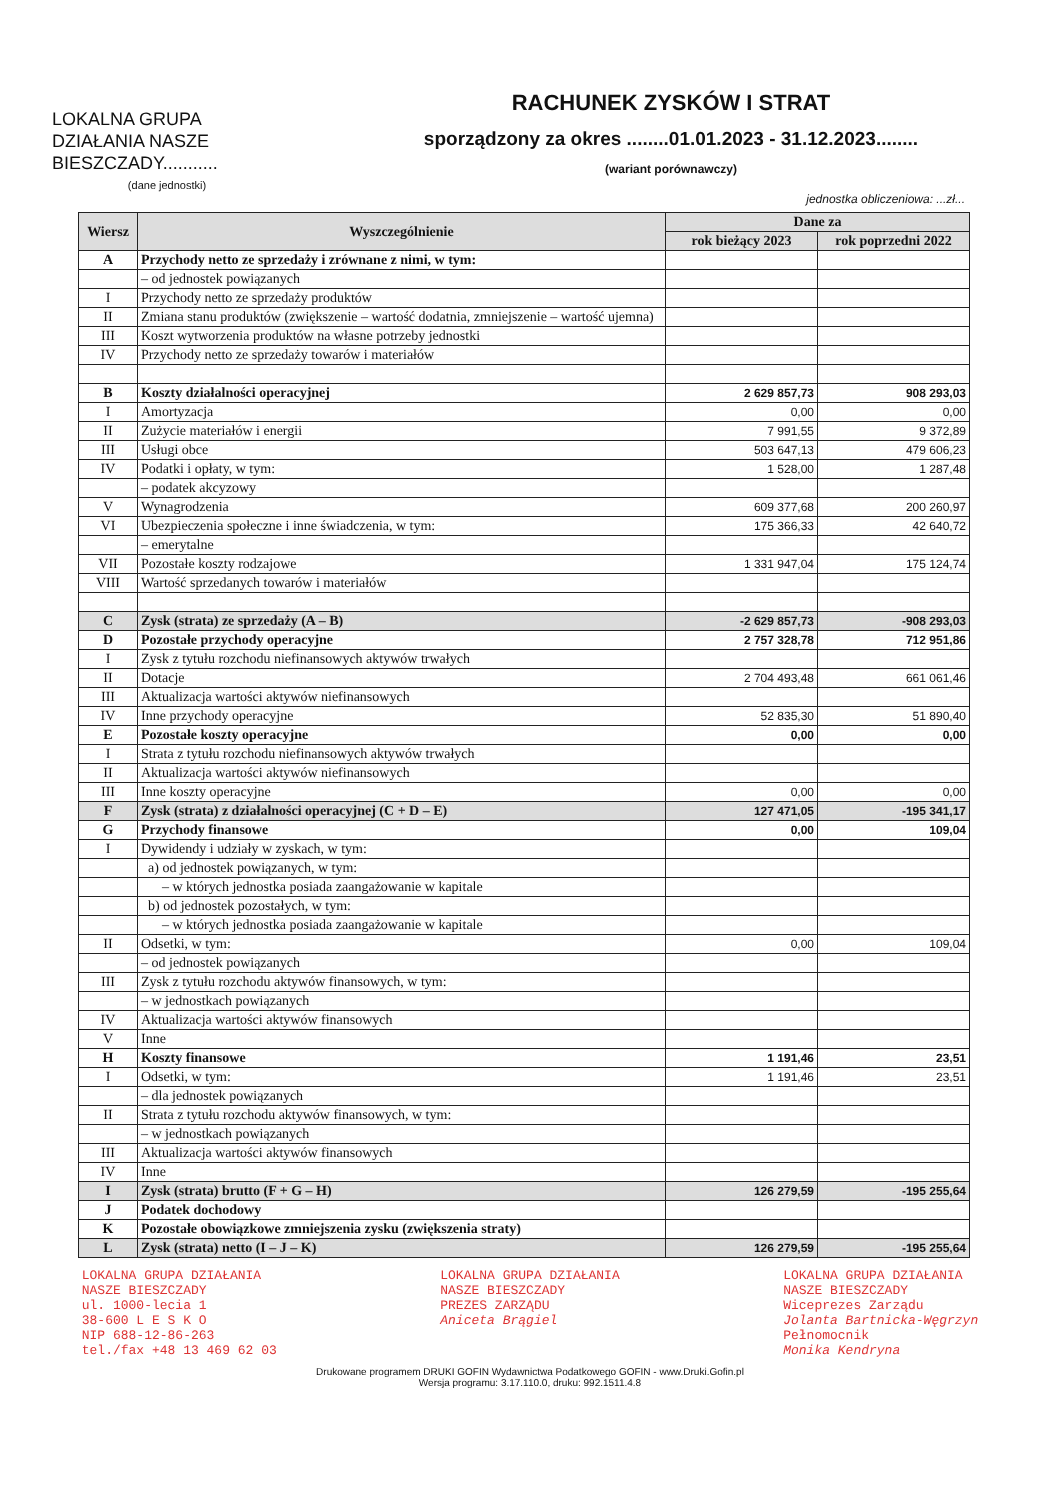LOKALNA GRUPA DZIAŁANIA NASZE BIESZCZADY...........
(dane jednostki)
RACHUNEK ZYSKÓW I STRAT
sporządzony za okres ........01.01.2023 - 31.12.2023........
(wariant porównawczy)
jednostka obliczeniowa: ...zł...
| Wiersz | Wyszczególnienie | Dane za | |
| --- | --- | --- | --- |
| | | rok bieżący 2023 | rok poprzedni 2022 |
| A | Przychody netto ze sprzedaży i zrównane z nimi, w tym: | | |
| | – od jednostek powiązanych | | |
| I | Przychody netto ze sprzedaży produktów | | |
| II | Zmiana stanu produktów (zwiększenie – wartość dodatnia, zmniejszenie – wartość ujemna) | | |
| III | Koszt wytworzenia produktów na własne potrzeby jednostki | | |
| IV | Przychody netto ze sprzedaży towarów i materiałów | | |
| B | Koszty działalności operacyjnej | 2 629 857,73 | 908 293,03 |
| I | Amortyzacja | 0,00 | 0,00 |
| II | Zużycie materiałów i energii | 7 991,55 | 9 372,89 |
| III | Usługi obce | 503 647,13 | 479 606,23 |
| IV | Podatki i opłaty, w tym: | 1 528,00 | 1 287,48 |
| | – podatek akcyzowy | | |
| V | Wynagrodzenia | 609 377,68 | 200 260,97 |
| VI | Ubezpieczenia społeczne i inne świadczenia, w tym: | 175 366,33 | 42 640,72 |
| | – emerytalne | | |
| VII | Pozostałe koszty rodzajowe | 1 331 947,04 | 175 124,74 |
| VIII | Wartość sprzedanych towarów i materiałów | | |
| C | Zysk (strata) ze sprzedaży (A – B) | -2 629 857,73 | -908 293,03 |
| D | Pozostałe przychody operacyjne | 2 757 328,78 | 712 951,86 |
| I | Zysk z tytułu rozchodu niefinansowych aktywów trwałych | | |
| II | Dotacje | 2 704 493,48 | 661 061,46 |
| III | Aktualizacja wartości aktywów niefinansowych | | |
| IV | Inne przychody operacyjne | 52 835,30 | 51 890,40 |
| E | Pozostałe koszty operacyjne | 0,00 | 0,00 |
| I | Strata z tytułu rozchodu niefinansowych aktywów trwałych | | |
| II | Aktualizacja wartości aktywów niefinansowych | | |
| III | Inne koszty operacyjne | 0,00 | 0,00 |
| F | Zysk (strata) z działalności operacyjnej (C + D – E) | 127 471,05 | -195 341,17 |
| G | Przychody finansowe | 0,00 | 109,04 |
| I | Dywidendy i udziały w zyskach, w tym: | | |
| | a) od jednostek powiązanych, w tym: | | |
| | – w których jednostka posiada zaangażowanie w kapitale | | |
| | b) od jednostek pozostałych, w tym: | | |
| | – w których jednostka posiada zaangażowanie w kapitale | | |
| II | Odsetki, w tym: | 0,00 | 109,04 |
| | – od jednostek powiązanych | | |
| III | Zysk z tytułu rozchodu aktywów finansowych, w tym: | | |
| | – w jednostkach powiązanych | | |
| IV | Aktualizacja wartości aktywów finansowych | | |
| V | Inne | | |
| H | Koszty finansowe | 1 191,46 | 23,51 |
| I | Odsetki, w tym: | 1 191,46 | 23,51 |
| | – dla jednostek powiązanych | | |
| II | Strata z tytułu rozchodu aktywów finansowych, w tym: | | |
| | – w jednostkach powiązanych | | |
| III | Aktualizacja wartości aktywów finansowych | | |
| IV | Inne | | |
| I | Zysk (strata) brutto (F + G – H) | 126 279,59 | -195 255,64 |
| J | Podatek dochodowy | | |
| K | Pozostałe obowiązkowe zmniejszenia zysku (zwiększenia straty) | | |
| L | Zysk (strata) netto (I – J – K) | 126 279,59 | -195 255,64 |
LOKALNA GRUPA DZIAŁANIA
NASZE BIESZCZADY
ul. 1000-lecia 1
38-600 L E S K O
NIP 688-12-86-263
tel./fax +48 13 469 62 03
LOKALNA GRUPA DZIAŁANIA
NASZE BIESZCZADY
PREZES ZARZĄDU
Aniceta Brągiel
LOKALNA GRUPA DZIAŁANIA
NASZE BIESZCZADY
Wiceprezes Zarządu
Jolanta Bartnicka-Węgrzyn
Pełnomocnik
Monika Kendryna
Drukowane programem DRUKI GOFIN Wydawnictwa Podatkowego GOFIN - www.Druki.Gofin.pl
Wersja programu: 3.17.110.0, druku: 992.1511.4.8